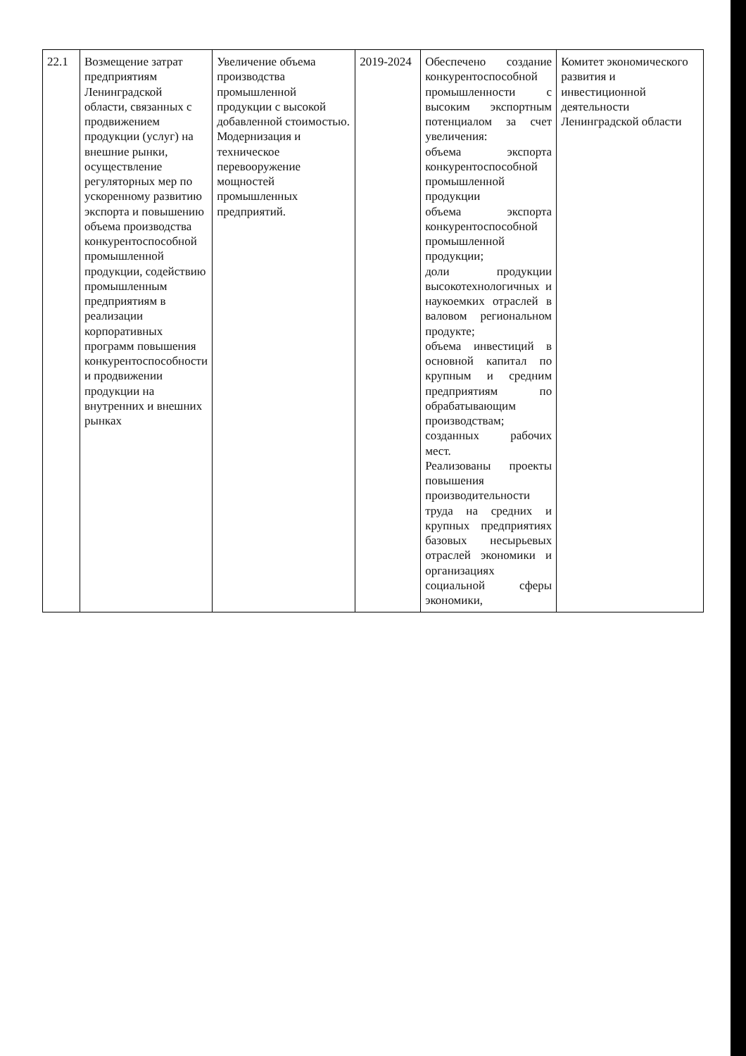| 22.1 | Возмещение затрат предприятиям Ленинградской области, связанных с продвижением продукции (услуг) на внешние рынки, осуществление регуляторных мер по ускоренному развитию экспорта и повышению объема производства конкурентоспособной промышленной продукции, содействию промышленным предприятиям в реализации корпоративных программ повышения конкурентоспособности и продвижении продукции на внутренних и внешних рынках | Увеличение объема производства промышленной продукции с высокой добавленной стоимостью. Модернизация и техническое перевооружение мощностей промышленных предприятий. | 2019-2024 | Обеспечено создание конкурентоспособной промышленности с высоким экспортным потенциалом за счет увеличения: объема экспорта конкурентоспособной промышленной продукции объема экспорта конкурентоспособной промышленной продукции; доли продукции высокотехнологичных и наукоемких отраслей в валовом региональном продукте; объема инвестиций в основной капитал по крупным и средним предприятиям по обрабатывающим производствам; созданных рабочих мест. Реализованы проекты повышения производительности труда на средних и крупных предприятиях базовых несырьевых отраслей экономики и организациях социальной сферы экономики, | Комитет экономического развития и инвестиционной деятельности Ленинградской области |